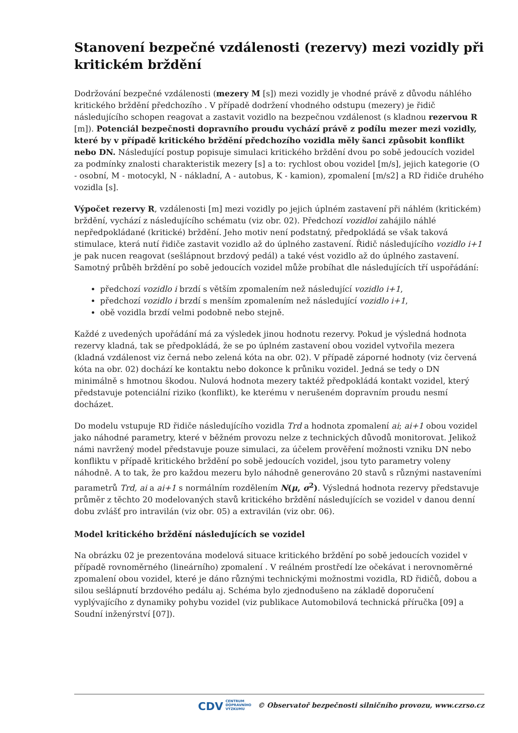Stanovení bezpečné vzdálenosti (rezervy) mezi vozidly při kritickém brždění
Dodržování bezpečné vzdálenosti (mezery M [s]) mezi vozidly je vhodné právě z důvodu náhlého kritického brždění předchozího . V případě dodržení vhodného odstupu (mezery) je řidič následujícího schopen reagovat a zastavit vozidlo na bezpečnou vzdálenost (s kladnou rezervou R [m]). Potenciál bezpečnosti dopravního proudu vychází právě z podílu mezer mezi vozidly, které by v případě kritického brždění předchozího vozidla měly šanci způsobit konflikt nebo DN. Následující postup popisuje simulaci kritického brždění dvou po sobě jedoucích vozidel za podmínky znalosti charakteristik mezery [s] a to: rychlost obou vozidel [m/s], jejich kategorie (O - osobní, M - motocykl, N - nákladní, A - autobus, K - kamion), zpomalení [m/s2] a RD řidiče druhého vozidla [s].
Výpočet rezervy R, vzdálenosti [m] mezi vozidly po jejich úplném zastavení při náhlém (kritickém) brždění, vychází z následujícího schématu (viz obr. 02). Předchozí vozidloi zahájilo náhlé nepředpokládané (kritické) brždění. Jeho motiv není podstatný, předpokládá se však taková stimulace, která nutí řidiče zastavit vozidlo až do úplného zastavení. Řidič následujícího vozidlo i+1 je pak nucen reagovat (sešlápnout brzdový pedál) a také vést vozidlo až do úplného zastavení. Samotný průběh brždění po sobě jedoucích vozidel může probíhat dle následujících tří uspořádání:
předchozí vozidlo i brzdí s větším zpomalením než následující vozidlo i+1,
předchozí vozidlo i brzdí s menším zpomalením než následující vozidlo i+1,
obě vozidla brzdí velmi podobně nebo stejně.
Každé z uvedených upořádání má za výsledek jinou hodnotu rezervy. Pokud je výsledná hodnota rezervy kladná, tak se předpokládá, že se po úplném zastavení obou vozidel vytvořila mezera (kladná vzdálenost viz černá nebo zelená kóta na obr. 02). V případě záporné hodnoty (viz červená kóta na obr. 02) dochází ke kontaktu nebo dokonce k průniku vozidel. Jedná se tedy o DN minimálně s hmotnou škodou. Nulová hodnota mezery taktéž předpokládá kontakt vozidel, který představuje potenciální riziko (konflikt), ke kterému v nerušeném dopravním proudu nesmí docházet.
Do modelu vstupuje RD řidiče následujícího vozidla Trd a hodnota zpomalení ai; ai+1 obou vozidel jako náhodné parametry, které v běžném provozu nelze z technických důvodů monitorovat. Jelikož námi navržený model představuje pouze simulaci, za účelem prověření možnosti vzniku DN nebo konfliktu v případě kritického brždění po sobě jedoucích vozidel, jsou tyto parametry voleny náhodně. A to tak, že pro každou mezeru bylo náhodně generováno 20 stavů s různými nastaveními parametrů Trd, ai a ai+1 s normálním rozdělením N(μ, σ<sup>2</sup>). Výsledná hodnota rezervy představuje průměr z těchto 20 modelovaných stavů kritického brždění následujících se vozidel v danou denní dobu zvlášť pro intravilán (viz obr. 05) a extravilán (viz obr. 06).
Model kritického brždění následujících se vozidel
Na obrázku 02 je prezentována modelová situace kritického brždění po sobě jedoucích vozidel v případě rovnoměrného (lineárního) zpomalení . V reálném prostředí lze očekávat i nerovnoměrné zpomalení obou vozidel, které je dáno různými technickými možnostmi vozidla, RD řidičů, dobou a silou sešlápnutí brzdového pedálu aj. Schéma bylo zjednodušeno na základě doporučení vyplývajícího z dynamiky pohybu vozidel (viz publikace Automobilová technická příručka [09] a Soudní inženýrství [07]).
CDV CENTRUM
DOPRAVNÍHO
VÝZKUMU © Observatoř bezpečnosti silničního provozu, www.czrso.cz